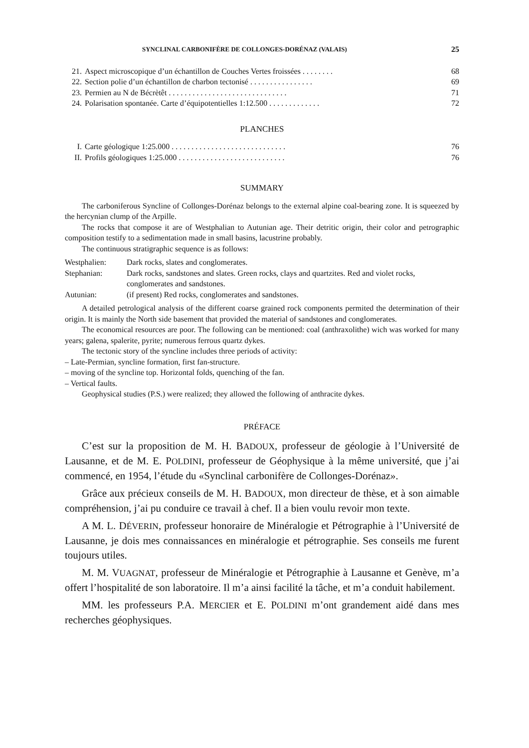SYNCLINAL CARBONIFÈRE DE COLLONGES-DORÉNAZ (VALAIS) 25
21. Aspect microscopique d’un échantillon de Couches Vertes froissées . . . . . . . . 68
22. Section polie d’un échantillon de charbon tectonisé . . . . . . . . . . . . . . . . 69
23. Permien au N de Bécrètêt . . . . . . . . . . . . . . . . . . . . . . . . . . . . . . 71
24. Polarisation spontanée. Carte d’équipotentielles 1:12.500 . . . . . . . . . . . . . 72
PLANCHES
I. Carte géologique 1:25.000 . . . . . . . . . . . . . . . . . . . . . . . . . . . . . 76
II. Profils géologiques 1:25.000 . . . . . . . . . . . . . . . . . . . . . . . . . . . 76
SUMMARY
The carboniferous Syncline of Collonges-Dorénaz belongs to the external alpine coal-bearing zone. It is squeezed by the hercynian clump of the Arpille.
The rocks that compose it are of Westphalian to Autunian age. Their detritic origin, their color and petrographic composition testify to a sedimentation made in small basins, lacustrine probably.
The continuous stratigraphic sequence is as follows:
Westphalien: Dark rocks, slates and conglomerates.
Stephanian: Dark rocks, sandstones and slates. Green rocks, clays and quartzites. Red and violet rocks, conglomerates and sandstones.
Autunian: (if present) Red rocks, conglomerates and sandstones.
A detailed petrological analysis of the different coarse grained rock components permited the determination of their origin. It is mainly the North side basement that provided the material of sandstones and conglomerates.
The economical resources are poor. The following can be mentioned: coal (anthraxolithe) wich was worked for many years; galena, spalerite, pyrite; numerous ferrous quartz dykes.
The tectonic story of the syncline includes three periods of activity:
– Late-Permian, syncline formation, first fan-structure.
– moving of the syncline top. Horizontal folds, quenching of the fan.
– Vertical faults.
Geophysical studies (P.S.) were realized; they allowed the following of anthracite dykes.
PRÉFACE
C’est sur la proposition de M. H. BADOUX, professeur de géologie à l’Université de Lausanne, et de M. E. POLDINI, professeur de Géophysique à la même université, que j’ai commencé, en 1954, l’étude du «Synclinal carbonifère de Collonges-Dorénaz».
Grâce aux précieux conseils de M. H. BADOUX, mon directeur de thèse, et à son aimable compréhension, j’ai pu conduire ce travail à chef. Il a bien voulu revoir mon texte.
A M. L. DÉVERIN, professeur honoraire de Minéralogie et Pétrographie à l’Université de Lausanne, je dois mes connaissances en minéralogie et pétrographie. Ses conseils me furent toujours utiles.
M. M. VUAGNAT, professeur de Minéralogie et Pétrographie à Lausanne et Genève, m’a offert l’hospitalité de son laboratoire. Il m’a ainsi facilité la tâche, et m’a conduit habilement.
MM. les professeurs P.A. MERCIER et E. POLDINI m’ont grandement aidé dans mes recherches géophysiques.